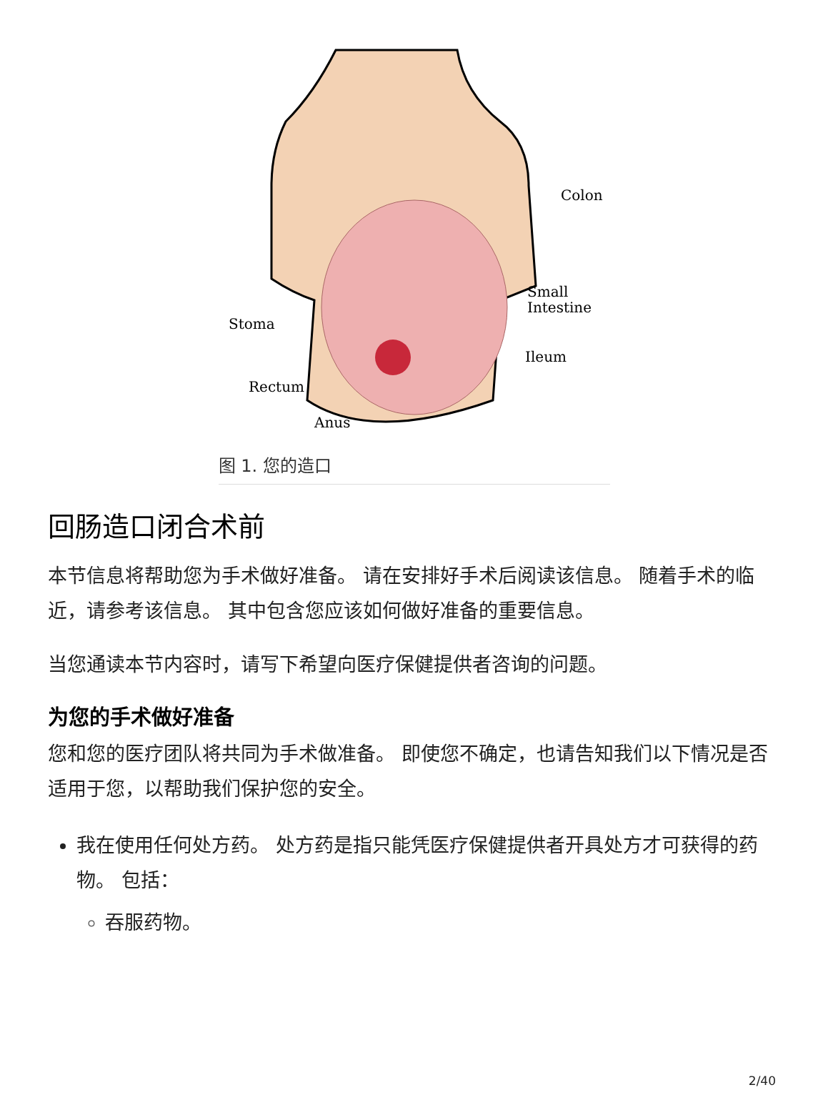Colon
Small
Intestine
Stoma
Ileum
Rectum
Anus
图 1. 您的造口
回肠造口闭合术前
本节信息将帮助您为手术做好准备。 请在安排好手术后阅读该信息。 随着手术的临近，请参考该信息。 其中包含您应该如何做好准备的重要信息。
当您通读本节内容时，请写下希望向医疗保健提供者咨询的问题。
为您的手术做好准备
您和您的医疗团队将共同为手术做准备。 即使您不确定，也请告知我们以下情况是否适用于您，以帮助我们保护您的安全。
我在使用任何处方药。 处方药是指只能凭医疗保健提供者开具处方才可获得的药物。 包括：
吞服药物。
2/40